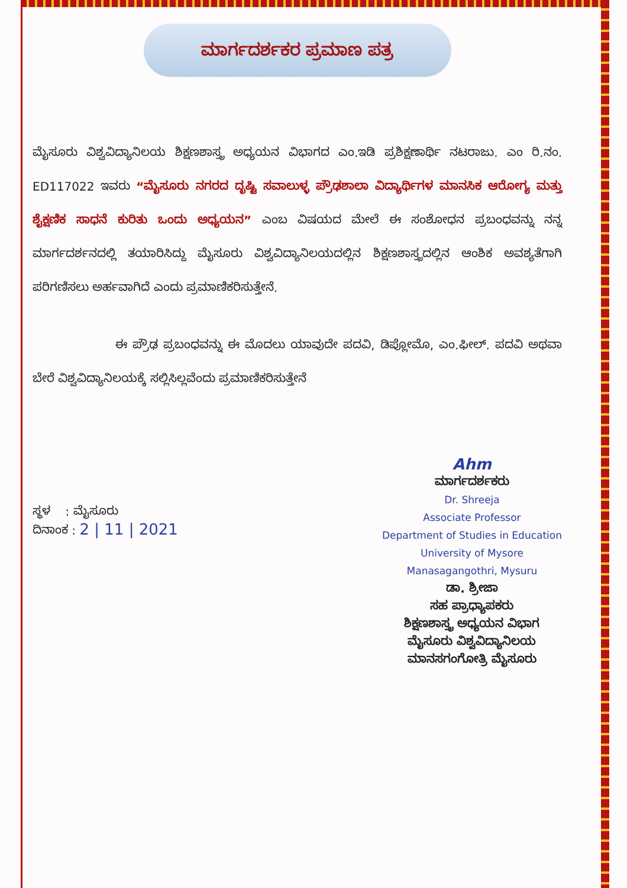ಮಾರ್ಗದರ್ಶಕರ ಪ್ರಮಾಣ ಪತ್ರ
ಮೈಸೂರು ವಿಶ್ವವಿದ್ಯಾನಿಲಯ ಶಿಕ್ಷಣಶಾಸ್ತ್ರ ಅಧ್ಯಯನ ವಿಭಾಗದ ಎಂ.ಇಡಿ ಪ್ರಶಿಕ್ಷಣಾರ್ಥಿ ನಟರಾಜು. ಎಂ ರಿ.ನಂ. ED117022 ಇವರು “ಮೈಸೂರು ನಗರದ ದೃಷ್ಟಿ ಸವಾಲುಳ್ಳ ಪ್ರೌಢಶಾಲಾ ವಿದ್ಯಾರ್ಥಿಗಳ ಮಾನಸಿಕ ಆರೋಗ್ಯ ಮತ್ತು ಶೈಕ್ಷಣಿಕ ಸಾಧನೆ ಕುರಿತು ಒಂದು ಅಧ್ಯಯನ” ಎಂಬ ವಿಷಯದ ಮೇಲೆ ಈ ಸಂಶೋಧನ ಪ್ರಬಂಧವನ್ನು ನನ್ನ ಮಾರ್ಗದರ್ಶನದಲ್ಲಿ ತಯಾರಿಸಿದ್ದು ಮೈಸೂರು ವಿಶ್ವವಿದ್ಯಾನಿಲಯದಲ್ಲಿನ ಶಿಕ್ಷಣಶಾಸ್ತ್ರದಲ್ಲಿನ ಆಂಶಿಕ ಅವಶ್ಯತೆಗಾಗಿ ಪರಿಗಣಿಸಲು ಅರ್ಹವಾಗಿದೆ ಎಂದು ಪ್ರಮಾಣಿಕರಿಸುತ್ತೇನೆ.
ಈ ಪ್ರೌಢ ಪ್ರಬಂಧವನ್ನು ಈ ಮೊದಲು ಯಾವುದೇ ಪದವಿ, ಡಿಪ್ಲೋಮೊ, ಎಂ.ಫೀಲ್. ಪದವಿ ಅಥವಾ ಬೇರೆ ವಿಶ್ವವಿದ್ಯಾನಿಲಯಕ್ಕೆ ಸಲ್ಲಿಸಿಲ್ಲವೆಂದು ಪ್ರಮಾಣಿಕರಿಸುತ್ತೇನೆ
ಸ್ಥಳ : ಮೈಸೂರು
ದಿನಾಂಕ : 2 | 11 | 2021
Ahm
ಮಾರ್ಗದರ್ಶಕರು
Dr. Shreeja
Associate Professor
Department of Studies in Education
University of Mysore
Manasagangothri, Mysuru
ಡಾ. ಶ್ರೀಜಾ
ಸಹ ಪ್ರಾಧ್ಯಾಪಕರು
ಶಿಕ್ಷಣಶಾಸ್ತ್ರ ಅಧ್ಯಯನ ವಿಭಾಗ
ಮೈಸೂರು ವಿಶ್ವವಿದ್ಯಾನಿಲಯ
ಮಾನಸಗಂಗೋತ್ರಿ ಮೈಸೂರು